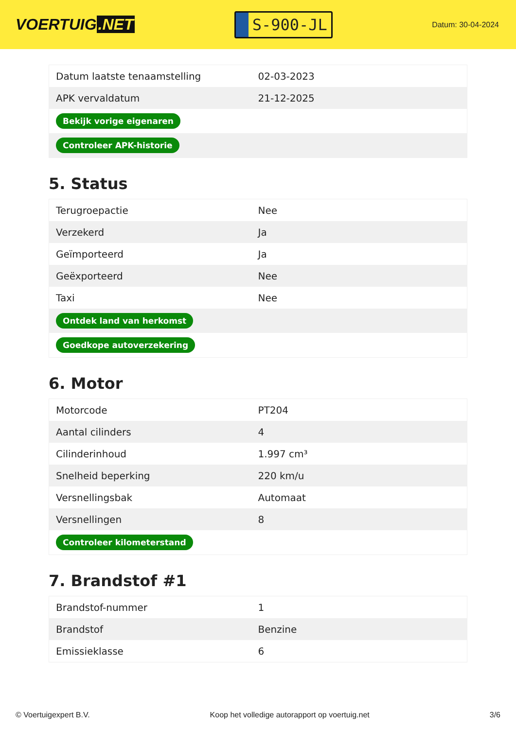VOERTUIG.NET
S-900-JL
Datum: 30-04-2024
| Datum laatste tenaamstelling | 02-03-2023 |
| APK vervaldatum | 21-12-2025 |
| Bekijk vorige eigenaren | |
| Controleer APK-historie | |
5. Status
| Terugroepactie | Nee |
| Verzekerd | Ja |
| Geïmporteerd | Ja |
| Geëxporteerd | Nee |
| Taxi | Nee |
| Ontdek land van herkomst | |
| Goedkope autoverzekering | |
6. Motor
| Motorcode | PT204 |
| Aantal cilinders | 4 |
| Cilinderinhoud | 1.997 cm³ |
| Snelheid beperking | 220 km/u |
| Versnellingsbak | Automaat |
| Versnellingen | 8 |
| Controleer kilometerstand | |
7. Brandstof #1
| Brandstof-nummer | 1 |
| Brandstof | Benzine |
| Emissieklasse | 6 |
© Voertuigexpert B.V. Koop het volledige autorapport op voertuig.net 3/6